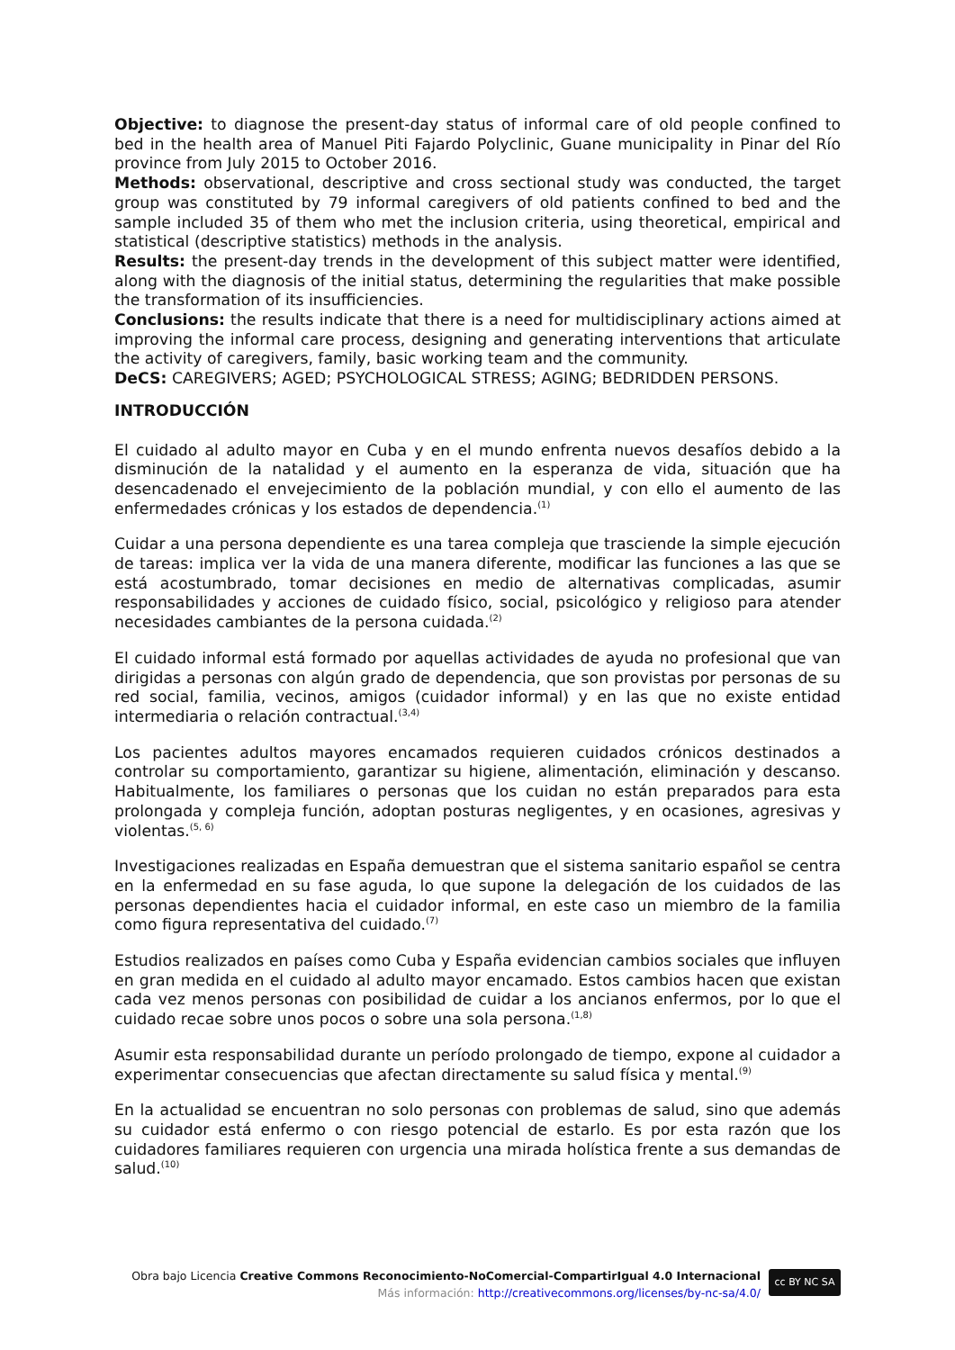Objective: to diagnose the present-day status of informal care of old people confined to bed in the health area of Manuel Piti Fajardo Polyclinic, Guane municipality in Pinar del Río province from July 2015 to October 2016.
Methods: observational, descriptive and cross sectional study was conducted, the target group was constituted by 79 informal caregivers of old patients confined to bed and the sample included 35 of them who met the inclusion criteria, using theoretical, empirical and statistical (descriptive statistics) methods in the analysis.
Results: the present-day trends in the development of this subject matter were identified, along with the diagnosis of the initial status, determining the regularities that make possible the transformation of its insufficiencies.
Conclusions: the results indicate that there is a need for multidisciplinary actions aimed at improving the informal care process, designing and generating interventions that articulate the activity of caregivers, family, basic working team and the community.
DeCS: CAREGIVERS; AGED; PSYCHOLOGICAL STRESS; AGING; BEDRIDDEN PERSONS.
INTRODUCCIÓN
El cuidado al adulto mayor en Cuba y en el mundo enfrenta nuevos desafíos debido a la disminución de la natalidad y el aumento en la esperanza de vida, situación que ha desencadenado el envejecimiento de la población mundial, y con ello el aumento de las enfermedades crónicas y los estados de dependencia.<sup>(1)</sup>
Cuidar a una persona dependiente es una tarea compleja que trasciende la simple ejecución de tareas: implica ver la vida de una manera diferente, modificar las funciones a las que se está acostumbrado, tomar decisiones en medio de alternativas complicadas, asumir responsabilidades y acciones de cuidado físico, social, psicológico y religioso para atender necesidades cambiantes de la persona cuidada.<sup>(2)</sup>
El cuidado informal está formado por aquellas actividades de ayuda no profesional que van dirigidas a personas con algún grado de dependencia, que son provistas por personas de su red social, familia, vecinos, amigos (cuidador informal) y en las que no existe entidad intermediaria o relación contractual.<sup>(3,4)</sup>
Los pacientes adultos mayores encamados requieren cuidados crónicos destinados a controlar su comportamiento, garantizar su higiene, alimentación, eliminación y descanso. Habitualmente, los familiares o personas que los cuidan no están preparados para esta prolongada y compleja función, adoptan posturas negligentes, y en ocasiones, agresivas y violentas.<sup>(5, 6)</sup>
Investigaciones realizadas en España demuestran que el sistema sanitario español se centra en la enfermedad en su fase aguda, lo que supone la delegación de los cuidados de las personas dependientes hacia el cuidador informal, en este caso un miembro de la familia como figura representativa del cuidado.<sup>(7)</sup>
Estudios realizados en países como Cuba y España evidencian cambios sociales que influyen en gran medida en el cuidado al adulto mayor encamado. Estos cambios hacen que existan cada vez menos personas con posibilidad de cuidar a los ancianos enfermos, por lo que el cuidado recae sobre unos pocos o sobre una sola persona.<sup>(1,8)</sup>
Asumir esta responsabilidad durante un período prolongado de tiempo, expone al cuidador a experimentar consecuencias que afectan directamente su salud física y mental.<sup>(9)</sup>
En la actualidad se encuentran no solo personas con problemas de salud, sino que además su cuidador está enfermo o con riesgo potencial de estarlo. Es por esta razón que los cuidadores familiares requieren con urgencia una mirada holística frente a sus demandas de salud.<sup>(10)</sup>
Obra bajo Licencia Creative Commons Reconocimiento-NoComercial-CompartirIgual 4.0 Internacional
Más información: http://creativecommons.org/licenses/by-nc-sa/4.0/
cc BY NC SA